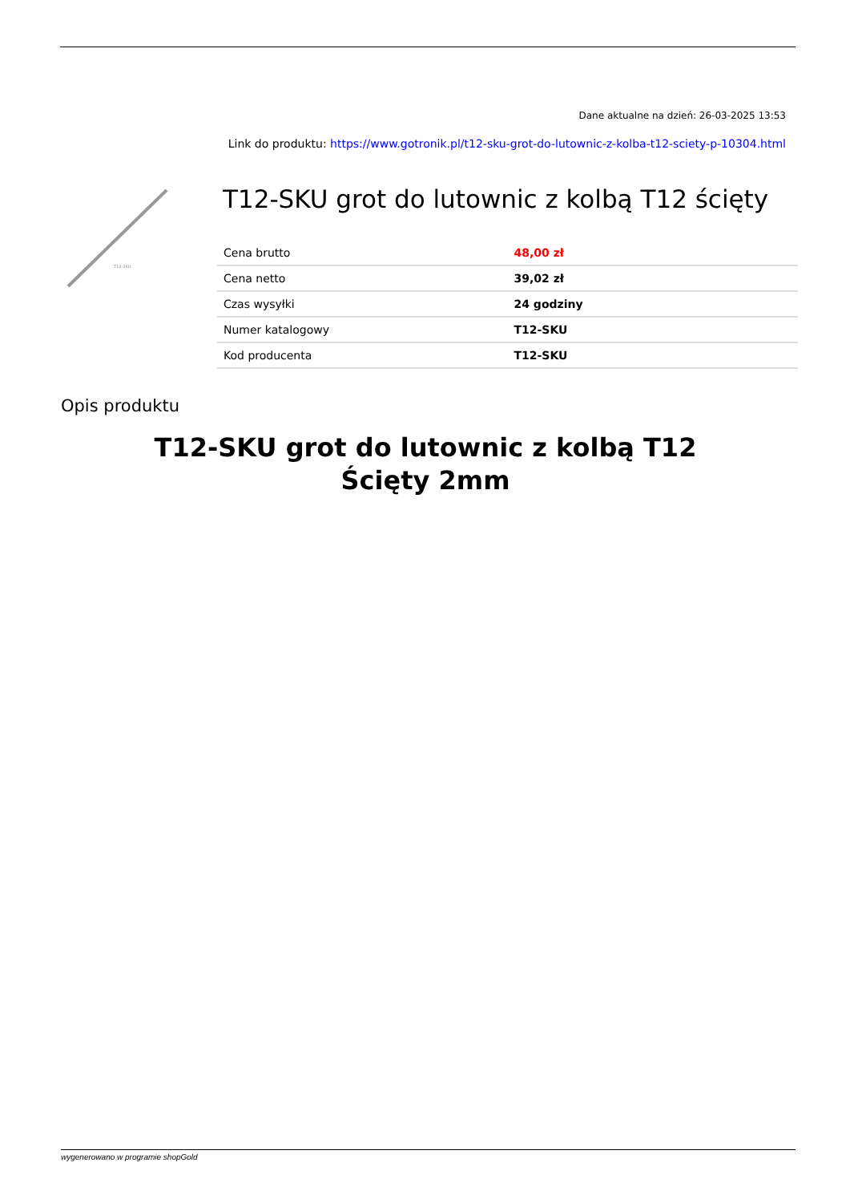Dane aktualne na dzień: 26-03-2025 13:53
Link do produktu: https://www.gotronik.pl/t12-sku-grot-do-lutownic-z-kolba-t12-sciety-p-10304.html
T12-SKU
T12-SKU grot do lutownic z kolbą T12 ścięty
| Cena brutto | 48,00 zł |
| Cena netto | 39,02 zł |
| Czas wysyłki | 24 godziny |
| Numer katalogowy | T12-SKU |
| Kod producenta | T12-SKU |
Opis produktu
T12-SKU grot do lutownic z kolbą T12
Ścięty 2mm
wygenerowano w programie shopGold